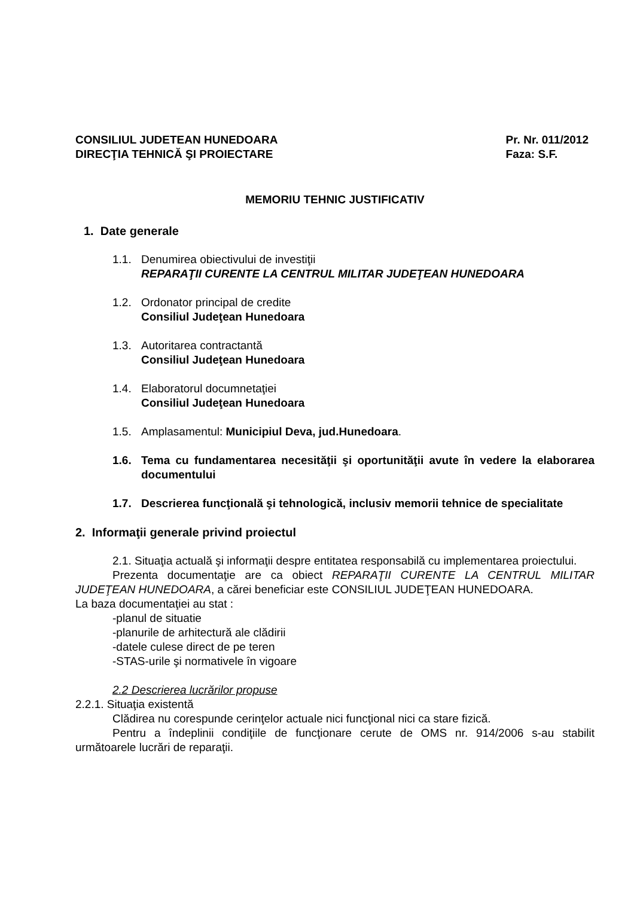CONSILIUL JUDETEAN HUNEDOARA
DIRECŢIA TEHNICĂ ŞI PROIECTARE
Pr. Nr. 011/2012
Faza: S.F.
MEMORIU TEHNIC JUSTIFICATIV
1. Date generale
1.1. Denumirea obiectivului de investiţii
REPARAŢII CURENTE LA CENTRUL MILITAR JUDEŢEAN HUNEDOARA
1.2. Ordonator principal de credite
Consiliul Judeţean Hunedoara
1.3. Autoritarea contractantă
Consiliul Judeţean Hunedoara
1.4. Elaboratorul documnetaţiei
Consiliul Judeţean Hunedoara
1.5. Amplasamentul: Municipiul Deva, jud.Hunedoara.
1.6. Tema cu fundamentarea necesităţii şi oportunităţii avute în vedere la elaborarea documentului
1.7. Descrierea funcţională şi tehnologică, inclusiv memorii tehnice de specialitate
2. Informaţii generale privind proiectul
2.1. Situaţia actuală şi informaţii despre entitatea responsabilă cu implementarea proiectului.
Prezenta documentaţie are ca obiect REPARAŢII CURENTE LA CENTRUL MILITAR JUDEŢEAN HUNEDOARA, a cărei beneficiar este CONSILIUL JUDEŢEAN HUNEDOARA.
La baza documentaţiei au stat :
-planul de situatie
-planurile de arhitectură ale clădirii
-datele culese direct de pe teren
-STAS-urile şi normativele în vigoare
2.2 Descrierea lucrărilor propuse
2.2.1. Situaţia existentă
Clădirea nu corespunde cerinţelor actuale nici funcţional nici ca stare fizică.
Pentru a îndeplinii condiţiile de funcţionare cerute de OMS nr. 914/2006 s-au stabilit următoarele lucrări de reparaţii.